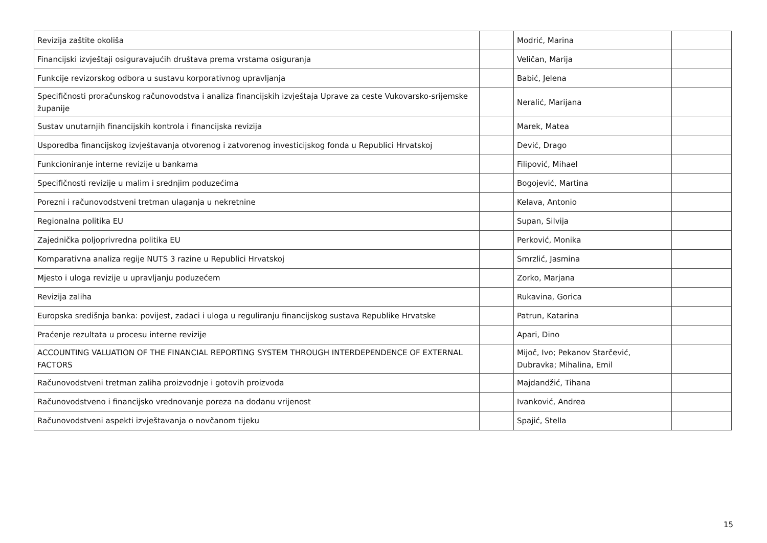| Revizija zaštite okoliša | | Modrić, Marina | |
| Financijski izvještaji osiguravajućih društava prema vrstama osiguranja | | Veličan, Marija | |
| Funkcije revizorskog odbora u sustavu korporativnog upravljanja | | Babić, Jelena | |
| Specifičnosti proračunskog računovodstva i analiza financijskih izvještaja Uprave za ceste Vukovarsko-srijemske županije | | Neralić, Marijana | |
| Sustav unutarnjih financijskih kontrola i financijska revizija | | Marek, Matea | |
| Usporedba financijskog izvještavanja otvorenog i zatvorenog investicijskog fonda u Republici Hrvatskoj | | Dević, Drago | |
| Funkcioniranje interne revizije u bankama | | Filipović, Mihael | |
| Specifičnosti revizije u malim i srednjim poduzećima | | Bogojević, Martina | |
| Porezni i računovodstveni tretman ulaganja u nekretnine | | Kelava, Antonio | |
| Regionalna politika EU | | Supan, Silvija | |
| Zajednička poljoprivredna politika EU | | Perković, Monika | |
| Komparativna analiza regije NUTS 3 razine u Republici Hrvatskoj | | Smrzlić, Jasmina | |
| Mjesto i uloga revizije u upravljanju poduzećem | | Zorko, Marjana | |
| Revizija zaliha | | Rukavina, Gorica | |
| Europska središnja banka: povijest, zadaci i uloga u reguliranju financijskog sustava Republike Hrvatske | | Patrun, Katarina | |
| Praćenje rezultata u procesu interne revizije | | Apari, Dino | |
| ACCOUNTING VALUATION OF THE FINANCIAL REPORTING SYSTEM THROUGH INTERDEPENDENCE OF EXTERNAL FACTORS | | Mijoč, Ivo; Pekanov Starčević, Dubravka; Mihalina, Emil | |
| Računovodstveni tretman zaliha proizvodnje i gotovih proizvoda | | Majdandžić, Tihana | |
| Računovodstveno i financijsko vrednovanje poreza na dodanu vrijenost | | Ivanković, Andrea | |
| Računovodstveni aspekti izvještavanja o novčanom tijeku | | Spajić, Stella | |
15